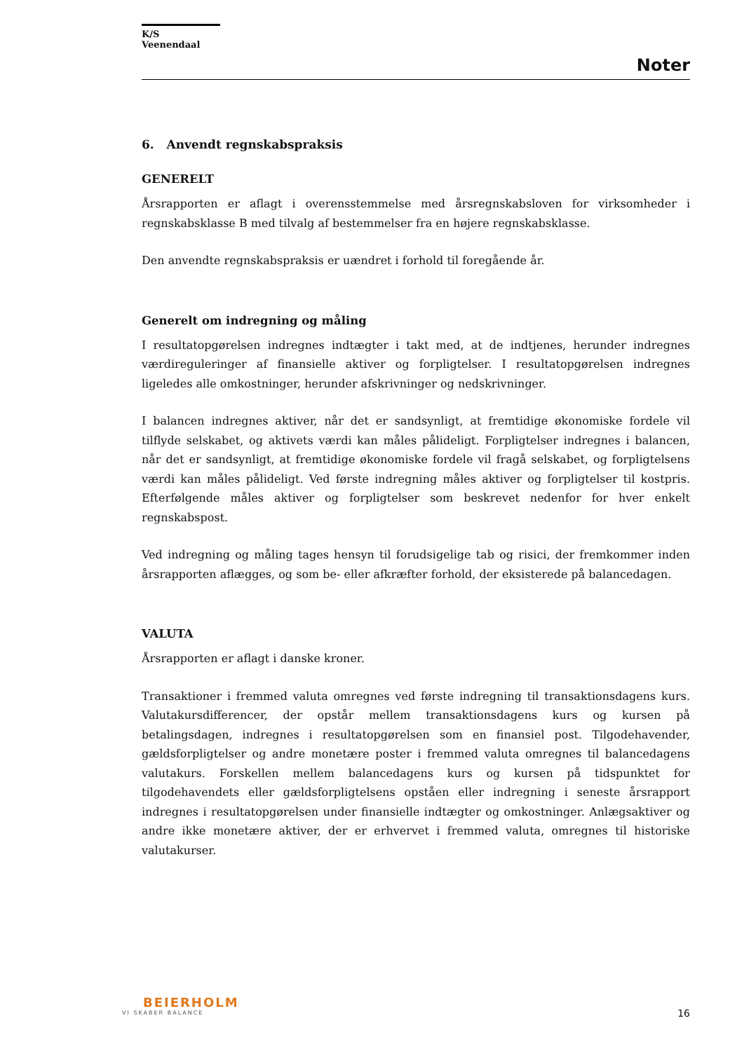K/S Veenendaal
Noter
6. Anvendt regnskabspraksis
GENERELT
Årsrapporten er aflagt i overensstemmelse med årsregnskabsloven for virksomheder i regnskabsklasse B med tilvalg af bestemmelser fra en højere regnskabsklasse.
Den anvendte regnskabspraksis er uændret i forhold til foregående år.
Generelt om indregning og måling
I resultatopgørelsen indregnes indtægter i takt med, at de indtjenes, herunder indregnes værdireguleringer af finansielle aktiver og forpligtelser. I resultatopgørelsen indregnes ligeledes alle omkostninger, herunder afskrivninger og nedskrivninger.
I balancen indregnes aktiver, når det er sandsynligt, at fremtidige økonomiske fordele vil tilflyde selskabet, og aktivets værdi kan måles pålideligt. Forpligtelser indregnes i balancen, når det er sandsynligt, at fremtidige økonomiske fordele vil fragå selskabet, og forpligtelsens værdi kan måles pålideligt. Ved første indregning måles aktiver og forpligtelser til kostpris. Efterfølgende måles aktiver og forpligtelser som beskrevet nedenfor for hver enkelt regnskabspost.
Ved indregning og måling tages hensyn til forudsigelige tab og risici, der fremkommer inden årsrapporten aflægges, og som be- eller afkræfter forhold, der eksisterede på balancedagen.
VALUTA
Årsrapporten er aflagt i danske kroner.
Transaktioner i fremmed valuta omregnes ved første indregning til transaktionsdagens kurs. Valutakursdifferencer, der opstår mellem transaktionsdagens kurs og kursen på betalingsdagen, indregnes i resultatopgørelsen som en finansiel post. Tilgodehavender, gældsforpligtelser og andre monetære poster i fremmed valuta omregnes til balancedagens valutakurs. Forskellen mellem balancedagens kurs og kursen på tidspunktet for tilgodehavendets eller gældsforpligtelsens opståen eller indregning i seneste årsrapport indregnes i resultatopgørelsen under finansielle indtægter og omkostninger. Anlægsaktiver og andre ikke monetære aktiver, der er erhvervet i fremmed valuta, omregnes til historiske valutakurser.
BEIERHOLM
VI SKABER BALANCE
16